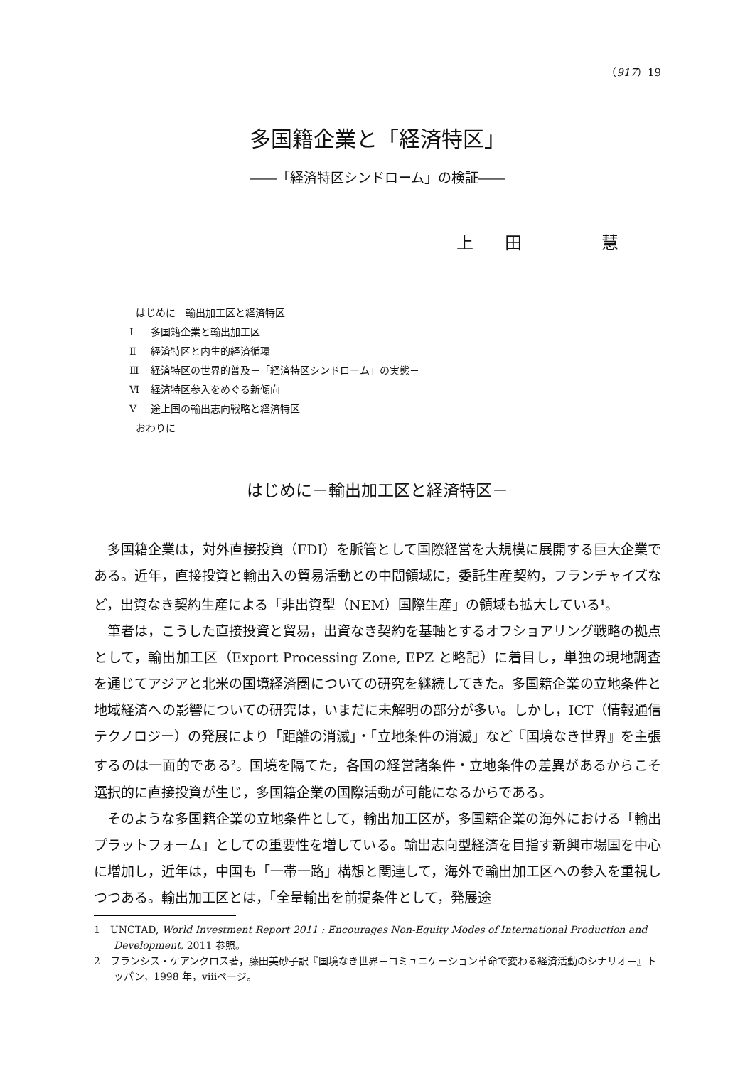（917）19
多国籍企業と「経済特区」
――「経済特区シンドローム」の検証――
上　田　　　慧
はじめに－輸出加工区と経済特区－
Ⅰ 多国籍企業と輸出加工区
Ⅱ 経済特区と内生的経済循環
Ⅲ 経済特区の世界的普及－「経済特区シンドローム」の実態－
Ⅵ 経済特区参入をめぐる新傾向
Ⅴ 途上国の輸出志向戦略と経済特区
おわりに
はじめに－輸出加工区と経済特区－
多国籍企業は，対外直接投資（FDI）を脈管として国際経営を大規模に展開する巨大企業である。近年，直接投資と輸出入の貿易活動との中間領域に，委託生産契約，フランチャイズなど，出資なき契約生産による「非出資型（NEM）国際生産」の領域も拡大している<sup>1</sup>。
筆者は，こうした直接投資と貿易，出資なき契約を基軸とするオフショアリング戦略の拠点として，輸出加工区（Export Processing Zone, EPZ と略記）に着目し，単独の現地調査を通じてアジアと北米の国境経済圏についての研究を継続してきた。多国籍企業の立地条件と地域経済への影響についての研究は，いまだに未解明の部分が多い。しかし，ICT（情報通信テクノロジー）の発展により「距離の消滅」・「立地条件の消滅」など『国境なき世界』を主張するのは一面的である<sup>2</sup>。国境を隔てた，各国の経営諸条件・立地条件の差異があるからこそ選択的に直接投資が生じ，多国籍企業の国際活動が可能になるからである。
そのような多国籍企業の立地条件として，輸出加工区が，多国籍企業の海外における「輸出プラットフォーム」としての重要性を増している。輸出志向型経済を目指す新興市場国を中心に増加し，近年は，中国も「一帯一路」構想と関連して，海外で輸出加工区への参入を重視しつつある。輸出加工区とは，「全量輸出を前提条件として，発展途
1　UNCTAD, World Investment Report 2011 : Encourages Non-Equity Modes of International Production and Development, 2011 参照。
2　フランシス・ケアンクロス著，藤田美砂子訳『国境なき世界－コミュニケーション革命で変わる経済活動のシナリオ－』トッパン，1998 年，ⅷページ。